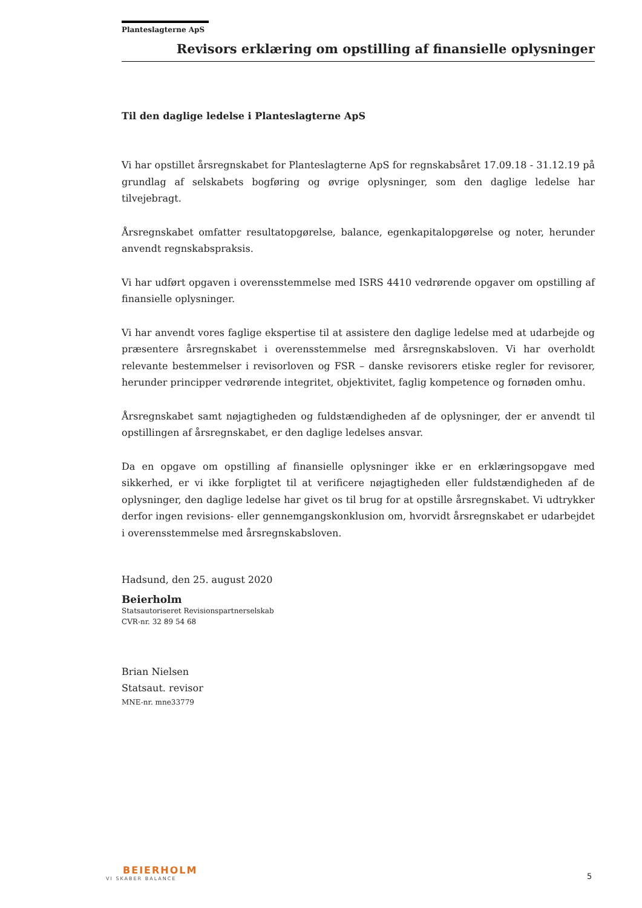Planteslagterne ApS
Revisors erklæring om opstilling af finansielle oplysninger
Til den daglige ledelse i Planteslagterne ApS
Vi har opstillet årsregnskabet for Planteslagterne ApS for regnskabsåret 17.09.18 - 31.12.19 på grundlag af selskabets bogføring og øvrige oplysninger, som den daglige ledelse har tilvejebragt.
Årsregnskabet omfatter resultatopgørelse, balance, egenkapitalopgørelse og noter, herunder anvendt regnskabspraksis.
Vi har udført opgaven i overensstemmelse med ISRS 4410 vedrørende opgaver om opstilling af finansielle oplysninger.
Vi har anvendt vores faglige ekspertise til at assistere den daglige ledelse med at udarbejde og præsentere årsregnskabet i overensstemmelse med årsregnskabsloven. Vi har overholdt relevante bestemmelser i revisorloven og FSR – danske revisorers etiske regler for revisorer, herunder principper vedrørende integritet, objektivitet, faglig kompetence og fornøden omhu.
Årsregnskabet samt nøjagtigheden og fuldstændigheden af de oplysninger, der er anvendt til opstillingen af årsregnskabet, er den daglige ledelses ansvar.
Da en opgave om opstilling af finansielle oplysninger ikke er en erklæringsopgave med sikkerhed, er vi ikke forpligtet til at verificere nøjagtigheden eller fuldstændigheden af de oplysninger, den daglige ledelse har givet os til brug for at opstille årsregnskabet. Vi udtrykker derfor ingen revisions- eller gennemgangskonklusion om, hvorvidt årsregnskabet er udarbejdet i overensstemmelse med årsregnskabsloven.
Hadsund, den 25. august 2020
Beierholm
Statsautoriseret Revisionspartnerselskab
CVR-nr. 32 89 54 68
Brian Nielsen
Statsaut. revisor
MNE-nr. mne33779
BEIERHOLM
VI SKABER BALANCE
5